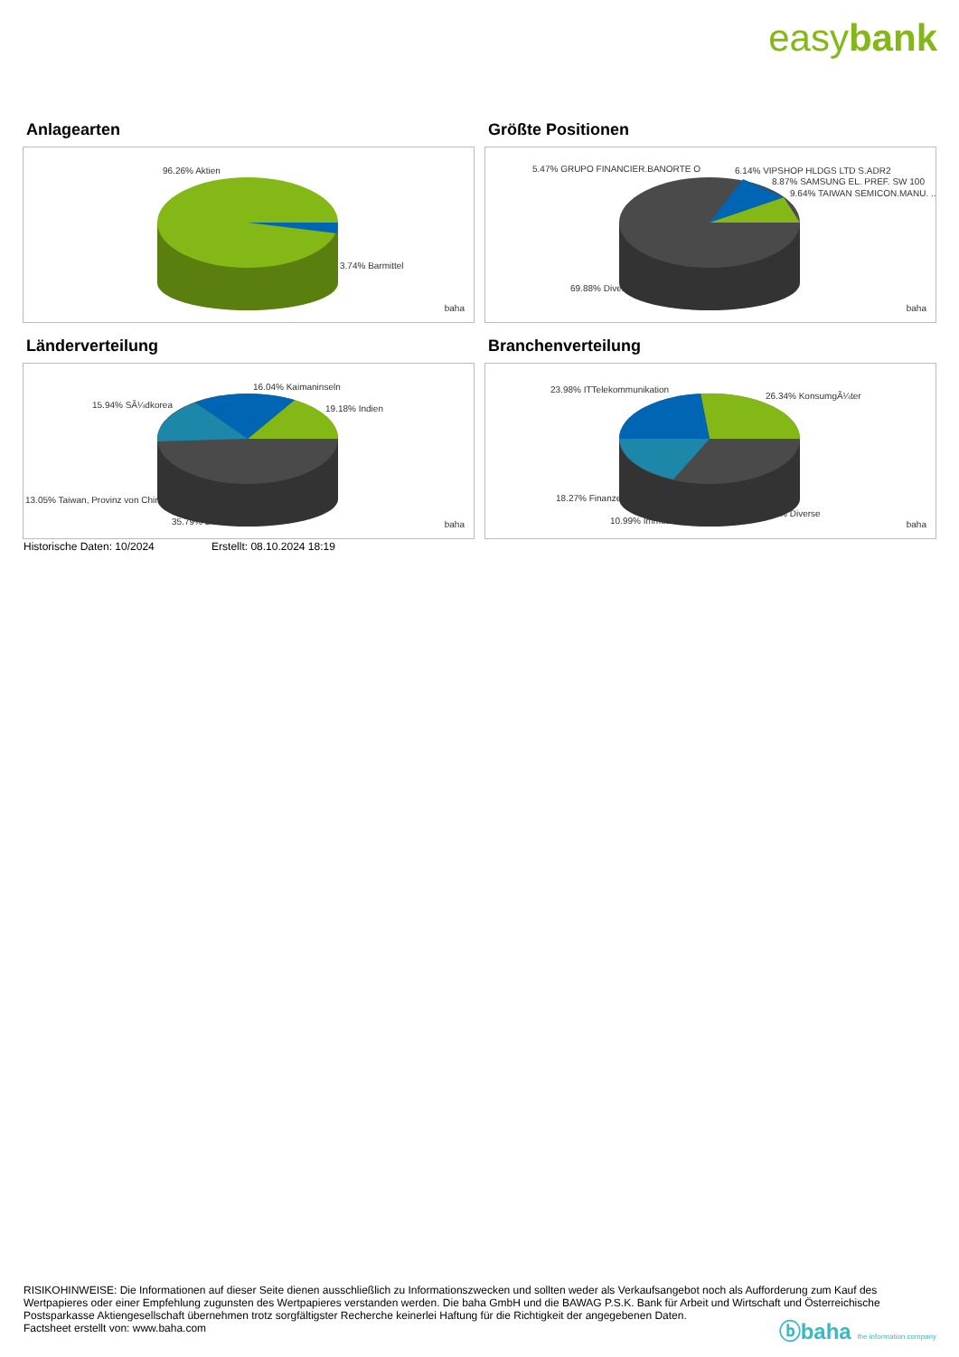easybank
Anlagearten
96.26% Aktien
3.74% Barmittel
baha
Größte Positionen
5.47% GRUPO FINANCIER.BANORTE O 6.14% VIPSHOP HLDGS LTD S.ADR2
8.87% SAMSUNG EL. PREF. SW 100
9.64% TAIWAN SEMICON.MANU. ..
69.88% Diverse
baha
Länderverteilung
16.04% Kaimaninseln
15.94% SÃ¼dkorea 19.18% Indien
13.05% Taiwan, Provinz von China
35.79% Diverse baha
Branchenverteilung
23.98% ITTelekommunikation
26.34% KonsumgÃ¼ter
18.27% Finanzen
20.42% Diverse
10.99% Immobilien baha
Historische Daten: 10/2024 Erstellt: 08.10.2024 18:19
RISIKOHINWEISE: Die Informationen auf dieser Seite dienen ausschließlich zu Informationszwecken und sollten weder als Verkaufsangebot noch als Aufforderung zum Kauf des Wertpapieres oder einer Empfehlung zugunsten des Wertpapieres verstanden werden. Die baha GmbH und die BAWAG P.S.K. Bank für Arbeit und Wirtschaft und Österreichische Postsparkasse Aktiengesellschaft übernehmen trotz sorgfältigster Recherche keinerlei Haftung für die Richtigkeit der angegebenen Daten.
Factsheet erstellt von: www.baha.com
ⓑbaha the information company